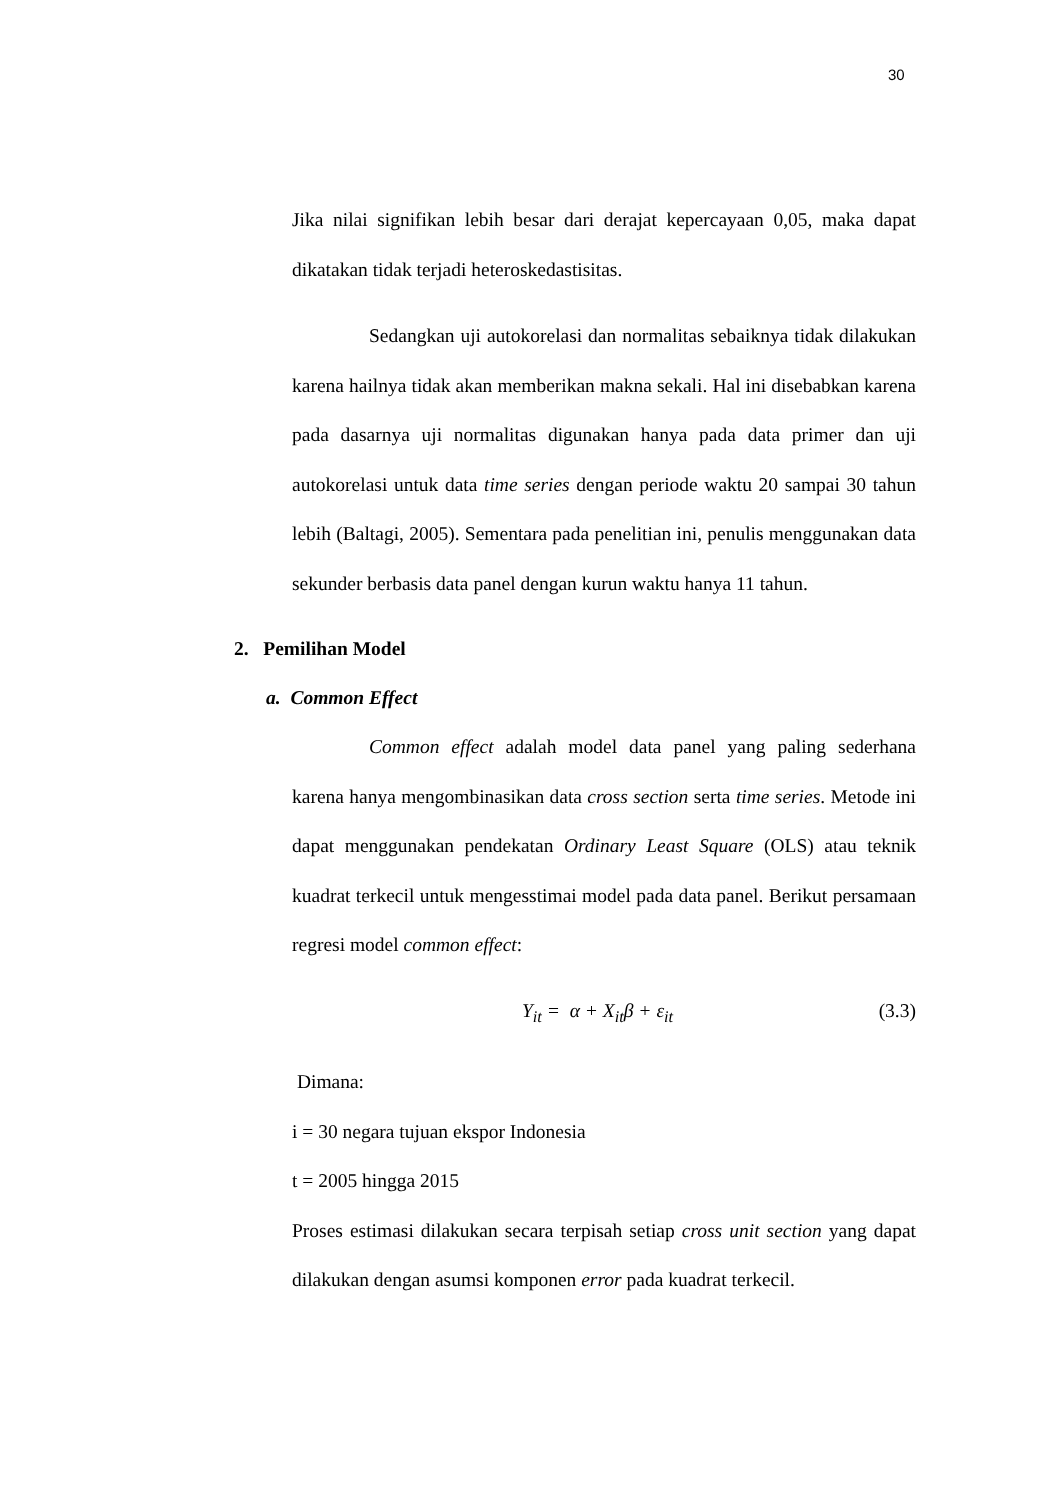30
Jika nilai signifikan lebih besar dari derajat kepercayaan 0,05, maka dapat dikatakan tidak terjadi heteroskedastisitas.
Sedangkan uji autokorelasi dan normalitas sebaiknya tidak dilakukan karena hailnya tidak akan memberikan makna sekali. Hal ini disebabkan karena pada dasarnya uji normalitas digunakan hanya pada data primer dan uji autokorelasi untuk data time series dengan periode waktu 20 sampai 30 tahun lebih (Baltagi, 2005). Sementara pada penelitian ini, penulis menggunakan data sekunder berbasis data panel dengan kurun waktu hanya 11 tahun.
2. Pemilihan Model
a. Common Effect
Common effect adalah model data panel yang paling sederhana karena hanya mengombinasikan data cross section serta time series. Metode ini dapat menggunakan pendekatan Ordinary Least Square (OLS) atau teknik kuadrat terkecil untuk mengesstimai model pada data panel. Berikut persamaan regresi model common effect:
Y<sub>it</sub> = α + X<sub>it</sub>β + ε<sub>it</sub> (3.3)
Dimana:
i = 30 negara tujuan ekspor Indonesia
t = 2005 hingga 2015
Proses estimasi dilakukan secara terpisah setiap cross unit section yang dapat dilakukan dengan asumsi komponen error pada kuadrat terkecil.